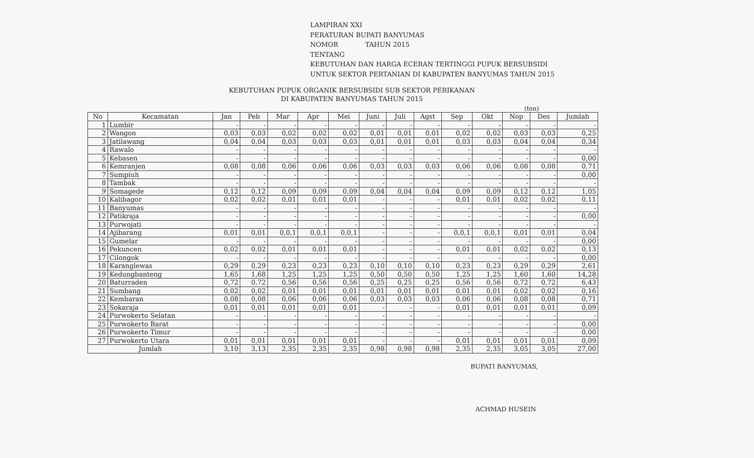LAMPIRAN XXI
PERATURAN BUPATI BANYUMAS
NOMOR TAHUN 2015
TENTANG
KEBUTUHAN DAN HARGA ECERAN TERTINGGI PUPUK BERSUBSIDI
UNTUK SEKTOR PERTANIAN DI KABUPATEN BANYUMAS TAHUN 2015
KEBUTUHAN PUPUK ORGANIK BERSUBSIDI SUB SEKTOR PERIKANAN
DI KABUPATEN BANYUMAS TAHUN 2015
(ton)
| No | Kecamatan | Jan | Peb | Mar | Apr | Mei | Juni | Juli | Agst | Sep | Okt | Nop | Des | Jumlah |
| --- | --- | --- | --- | --- | --- | --- | --- | --- | --- | --- | --- | --- | --- | --- |
| 1 | Lumbir | - | - | - | - | - | - | - | - | - | - | - | - | - |
| 2 | Wangon | 0,03 | 0,03 | 0,02 | 0,02 | 0,02 | 0,01 | 0,01 | 0,01 | 0,02 | 0,02 | 0,03 | 0,03 | 0,25 |
| 3 | Jatilawang | 0,04 | 0,04 | 0,03 | 0,03 | 0,03 | 0,01 | 0,01 | 0,01 | 0,03 | 0,03 | 0,04 | 0,04 | 0,34 |
| 4 | Rawalo | - | - | - | - | - | - | - | - | - | - | - | - | - |
| 5 | Kebasen | - | - | - | - | - | - | - | - | - | - | - | - | 0,00 |
| 6 | Kemranjen | 0,08 | 0,08 | 0,06 | 0,06 | 0,06 | 0,03 | 0,03 | 0,03 | 0,06 | 0,06 | 0,08 | 0,08 | 0,71 |
| 7 | Sumpiuh | - | - | - | - | - | - | - | - | - | - | - | - | 0,00 |
| 8 | Tambak | - | - | - | - | - | - | - | - | - | - | - | - | - |
| 9 | Somagede | 0,12 | 0,12 | 0,09 | 0,09 | 0,09 | 0,04 | 0,04 | 0,04 | 0,09 | 0,09 | 0,12 | 0,12 | 1,05 |
| 10 | Kalibagor | 0,02 | 0,02 | 0,01 | 0,01 | 0,01 | - | - | - | 0,01 | 0,01 | 0,02 | 0,02 | 0,11 |
| 11 | Banyumas | - | - | - | - | - | - | - | - | - | - | - | - | - |
| 12 | Patikraja | - | - | - | - | - | - | - | - | - | - | - | - | 0,00 |
| 13 | Purwojati | - | - | - | - | - | - | - | - | - | - | - | - | - |
| 14 | Ajibarang | 0,01 | 0,01 | 0,0,1 | 0,0,1 | 0,0,1 | - | - | - | 0,0,1 | 0,0,1 | 0,01 | 0,01 | 0,04 |
| 15 | Gumelar | - | - | - | - | - | - | - | - | - | - | - | - | 0,00 |
| 16 | Pekuncen | 0,02 | 0,02 | 0,01 | 0,01 | 0,01 | - | - | - | 0,01 | 0,01 | 0,02 | 0,02 | 0,13 |
| 17 | Cilongok | - | - | - | - | - | - | - | - | - | - | - | - | 0,00 |
| 18 | Karanglewas | 0,29 | 0,29 | 0,23 | 0,23 | 0,23 | 0,10 | 0,10 | 0,10 | 0,23 | 0,23 | 0,29 | 0,29 | 2,61 |
| 19 | Kedungbanteng | 1,65 | 1,68 | 1,25 | 1,25 | 1,25 | 0,50 | 0,50 | 0,50 | 1,25 | 1,25 | 1,60 | 1,60 | 14,28 |
| 20 | Baturraden | 0,72 | 0,72 | 0,56 | 0,56 | 0,56 | 0,25 | 0,25 | 0,25 | 0,56 | 0,56 | 0,72 | 0,72 | 6,43 |
| 21 | Sumbang | 0,02 | 0,02 | 0,01 | 0,01 | 0,01 | 0,01 | 0,01 | 0,01 | 0,01 | 0,01 | 0,02 | 0,02 | 0,16 |
| 22 | Kembaran | 0,08 | 0,08 | 0,06 | 0,06 | 0,06 | 0,03 | 0,03 | 0,03 | 0,06 | 0,06 | 0,08 | 0,08 | 0,71 |
| 23 | Sokaraja | 0,01 | 0,01 | 0,01 | 0,01 | 0,01 | - | - | - | 0,01 | 0,01 | 0,01 | 0,01 | 0,09 |
| 24 | Purwokerto Selatan | - | - | - | - | - | - | - | - | - | - | - | - | - |
| 25 | Purwokerto Barat | - | - | - | - | - | - | - | - | - | - | - | - | 0,00 |
| 26 | Purwokerto Timur | - | - | - | - | - | - | - | - | - | - | - | - | 0,00 |
| 27 | Purwokerto Utara | 0,01 | 0,01 | 0,01 | 0,01 | 0,01 | - | - | - | 0,01 | 0,01 | 0,01 | 0,01 | 0,09 |
| Jumlah | | 3,10 | 3,13 | 2,35 | 2,35 | 2,35 | 0,98 | 0,98 | 0,98 | 2,35 | 2,35 | 3,05 | 3,05 | 27,00 |
BUPATI BANYUMAS,
ACHMAD HUSEIN